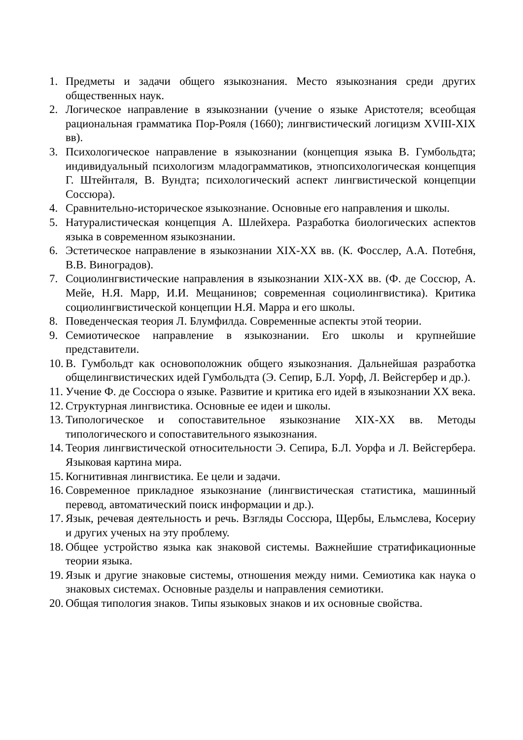1. Предметы и задачи общего языкознания. Место языкознания среди других общественных наук.
2. Логическое направление в языкознании (учение о языке Аристотеля; всеобщая рациональная грамматика Пор-Рояля (1660); лингвистический логицизм XVIII-XIX вв).
3. Психологическое направление в языкознании (концепция языка В. Гумбольдта; индивидуальный психологизм младограмматиков, этнопсихологическая концепция Г. Штейнталя, В. Вундта; психологический аспект лингвистической концепции Соссюра).
4. Сравнительно-историческое языкознание. Основные его направления и школы.
5. Натуралистическая концепция А. Шлейхера. Разработка биологических аспектов языка в современном языкознании.
6. Эстетическое направление в языкознании XIX-XX вв. (К. Фосслер, А.А. Потебня, В.В. Виноградов).
7. Социолингвистические направления в языкознании XIX-XX вв. (Ф. де Соссюр, А. Мейе, Н.Я. Марр, И.И. Мещанинов; современная социолингвистика). Критика социолингвистической концепции Н.Я. Марра и его школы.
8. Поведенческая теория Л. Блумфилда. Современные аспекты этой теории.
9. Семиотическое направление в языкознании. Его школы и крупнейшие представители.
10. В. Гумбольдт как основоположник общего языкознания. Дальнейшая разработка общелингвистических идей Гумбольдта (Э. Сепир, Б.Л. Уорф, Л. Вейсгербер и др.).
11. Учение Ф. де Соссюра о языке. Развитие и критика его идей в языкознании XX века.
12. Структурная лингвистика. Основные ее идеи и школы.
13. Типологическое и сопоставительное языкознание XIX-XX вв. Методы типологического и сопоставительного языкознания.
14. Теория лингвистической относительности Э. Сепира, Б.Л. Уорфа и Л. Вейсгербера. Языковая картина мира.
15. Когнитивная лингвистика. Ее цели и задачи.
16. Современное прикладное языкознание (лингвистическая статистика, машинный перевод, автоматический поиск информации и др.).
17. Язык, речевая деятельность и речь. Взгляды Соссюра, Щербы, Ельмслева, Косериу и других ученых на эту проблему.
18. Общее устройство языка как знаковой системы. Важнейшие стратификационные теории языка.
19. Язык и другие знаковые системы, отношения между ними. Семиотика как наука о знаковых системах. Основные разделы и направления семиотики.
20. Общая типология знаков. Типы языковых знаков и их основные свойства.